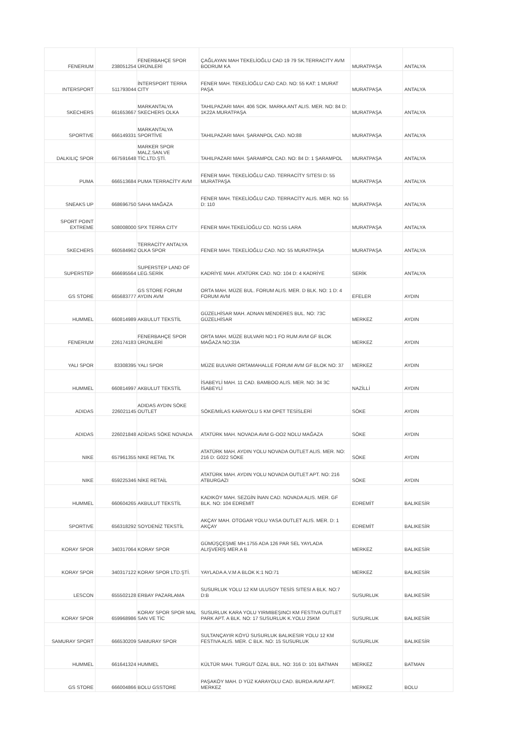| FENERIUM | 238051254 | FENERBAHÇE SPOR ÜRÜNLERİ | ÇAĞLAYAN MAH TEKELİOĞLU CAD 19 79 SK.TERRACITY AVM BODRUM KA | MURATPAŞA | ANTALYA |
| INTERSPORT | 511793044 | İNTERSPORT TERRA CITY | FENER MAH. TEKELİOĞLU CAD CAD. NO: 55 KAT: 1 MURAT PAŞA | MURATPAŞA | ANTALYA |
| SKECHERS | 661653667 | MARKANTALYA SKECHERS OLKA | TAHILPAZARI MAH. 406 SOK. MARKA ANT ALIS. MER. NO: 84 D: 1K22A MURATPAŞA | MURATPAŞA | ANTALYA |
| SPORTIVE | 666149331 | MARKANTALYA SPORTİVE | TAHILPAZARI MAH. ŞARANPOL CAD. NO:88 | MURATPAŞA | ANTALYA |
| DALKILIÇ SPOR | 667591648 | MARKER SPOR MALZ.SAN.VE TİC.LTD.ŞTİ. | TAHILPAZARI MAH. ŞARAMPOL CAD. NO: 84 D: 1 ŞARAMPOL | MURATPAŞA | ANTALYA |
| PUMA | 666513684 | PUMA TERRACİTY AVM | FENER MAH. TEKELİOĞLU CAD. TERRACİTY SITESI D: 55 MURATPAŞA | MURATPAŞA | ANTALYA |
| SNEAKS UP | 668696750 | SAHA MAĞAZA | FENER MAH. TEKELİOĞLU CAD. TERRACİTY ALIS. MER. NO: 55 D: 110 | MURATPAŞA | ANTALYA |
| SPORT POINT EXTREME | 508008000 | SPX TERRA CITY | FENER MAH.TEKELİOĞLU CD. NO:55 LARA | MURATPAŞA | ANTALYA |
| SKECHERS | 660584962 | TERRACİTY ANTALYA OLKA SPOR | FENER MAH. TEKELİOĞLU CAD. NO: 55 MURATPAŞA | MURATPAŞA | ANTALYA |
| SUPERSTEP | 666695564 | SUPERSTEP LAND OF LEG.SERİK | KADRİYE MAH. ATATÜRK CAD. NO: 104 D: 4 KADRİYE | SERİK | ANTALYA |
| GS STORE | 665683777 | GS STORE FORUM AYDIN AVM | ORTA MAH. MÜZE BUL. FORUM ALIS. MER. D BLK. NO: 1 D: 4 FORUM AVM | EFELER | AYDIN |
| HUMMEL | 660814989 | AKBULUT TEKSTİL | GÜZELHİSAR MAH. ADNAN MENDERES BUL. NO: 73C GÜZELHİSAR | MERKEZ | AYDIN |
| FENERIUM | 226174183 | FENERBAHÇE SPOR ÜRÜNLERİ | ORTA MAH. MÜZE BULVARI NO:1 FO RUM AVM GF BLOK MAĞAZA NO:33A | MERKEZ | AYDIN |
| YALI SPOR | 83308395 | YALI SPOR | MÜZE BULVARI ORTAMAHALLE FORUM AVM GF BLOK NO: 37 | MERKEZ | AYDIN |
| HUMMEL | 660814997 | AKBULUT TEKSTİL | İSABEYLİ MAH. 11 CAD. BAMBOO ALIS. MER. NO: 34 3C İSABEYLİ | NAZİLLİ | AYDIN |
| ADIDAS | 226021145 | ADIDAS AYDIN SÖKE OUTLET | SÖKE/MİLAS KARAYOLU 5 KM OPET TESİSLERİ | SÖKE | AYDIN |
| ADIDAS | 226021848 | ADİDAS SÖKE NOVADA | ATATÜRK MAH. NOVADA AVM G-OO2 NOLU MAĞAZA | SÖKE | AYDIN |
| NIKE | 657961355 | NIKE RETAIL TK | ATATÜRK MAH. AYDIN YOLU NOVADA OUTLET ALIS. MER. NO: 216 D: G022 SÖKE | SÖKE | AYDIN |
| NIKE | 659225346 | NİKE RETAİL | ATATÜRK MAH. AYDIN YOLU NOVADA OUTLET APT. NO: 216 ATBURGAZI | SÖKE | AYDIN |
| HUMMEL | 660604265 | AKBULUT TEKSTİL | KADIKÖY MAH. SEZGİN İNAN CAD. NOVADA ALIS. MER. GF BLK. NO: 104 EDREMİT | EDREMİT | BALIKESİR |
| SPORTIVE | 656318292 | SOYDENİZ TEKSTİL | AKÇAY MAH. OTOGAR YOLU YASA OUTLET ALIS. MER. D: 1 AKÇAY | EDREMİT | BALIKESİR |
| KORAY SPOR | 340317064 | KORAY SPOR | GÜMÜŞÇEŞME MH.1755 ADA 126 PAR SEL YAYLADA ALIŞVERİŞ MER.A B | MERKEZ | BALIKESİR |
| KORAY SPOR | 340317122 | KORAY SPOR LTD.ŞTİ. | YAYLADA A.V.M A BLOK K:1 NO:71 | MERKEZ | BALIKESİR |
| LESCON | 655502128 | ERBAY PAZARLAMA | SUSURLUK YOLU 12 KM ULUSOY TESİS SITESI A BLK. NO:7 D:B | SUSURLUK | BALIKESİR |
| KORAY SPOR | 659968986 | KORAY SPOR SPOR MAL SAN VE TİC | SUSURLUK KARA YOLU YIRMIBEŞINCI KM FESTIVA OUTLET PARK APT. A BLK. NO: 17 SUSURLUK K.YOLU 25KM | SUSURLUK | BALIKESİR |
| SAMURAY SPORT | 666530209 | SAMURAY SPOR | SULTANÇAYIR KÖYÜ SUSURLUK BALIKESIR YOLU 12 KM FESTIVA ALIS. MER. C BLK. NO: 15 SUSURLUK | SUSURLUK | BALIKESİR |
| HUMMEL | 661641324 | HUMMEL | KÜLTÜR MAH. TURGUT ÖZAL BUL. NO: 316 D: 101 BATMAN | MERKEZ | BATMAN |
| GS STORE | 666004866 | BOLU GSSTORE | PAŞAKÖY MAH. D YÜZ KARAYOLU CAD. BURDA AVM APT. MERKEZ | MERKEZ | BOLU |